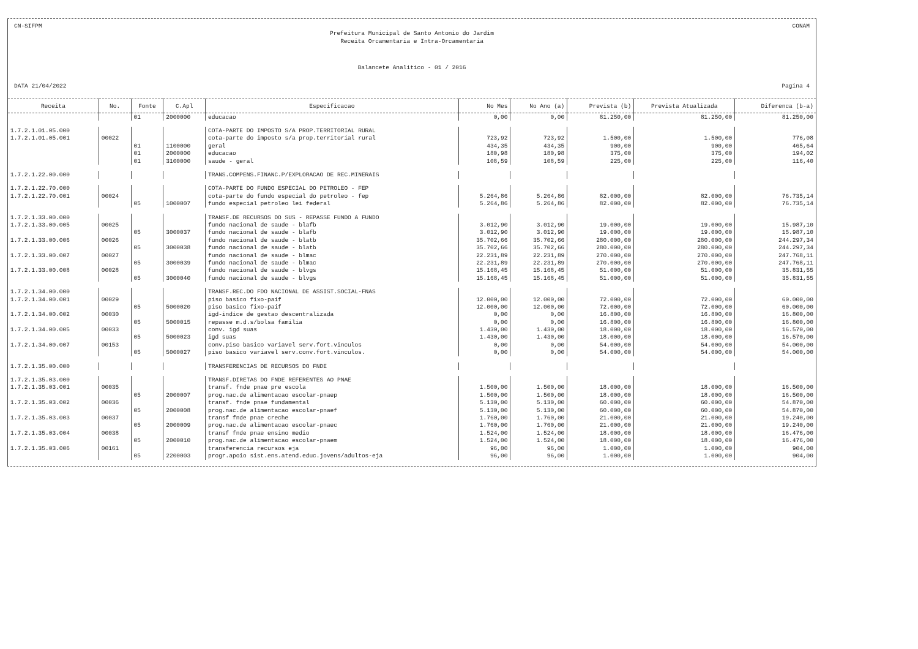CN-SIFPM CONAM
Prefeitura Municipal de Santo Antonio do Jardim
Receita Orcamentaria e Intra-Orcamentaria
Balancete Analitico - 01 / 2016
DATA 21/04/2022 Pagina 4
| Receita | No. | Fonte | C.Apl | Especificacao | No Mes | No Ano (a) | Prevista (b) | Prevista Atualizada | Diferenca (b-a) |
| --- | --- | --- | --- | --- | --- | --- | --- | --- | --- |
| | | 01 | 2000000 | educacao | 0,00 | 0,00 | 81.250,00 | 81.250,00 | 81.250,00 |
| 1.7.2.1.01.05.000 | | | | COTA-PARTE DO IMPOSTO S/A PROP.TERRITORIAL RURAL | | | | | |
| 1.7.2.1.01.05.001 | 00022 | | | cota-parte do imposto s/a prop.territorial rural | 723,92 | 723,92 | 1.500,00 | 1.500,00 | 776,08 |
| | | 01 | 1100000 | geral | 434,35 | 434,35 | 900,00 | 900,00 | 465,64 |
| | | 01 | 2000000 | educacao | 180,98 | 180,98 | 375,00 | 375,00 | 194,02 |
| | | 01 | 3100000 | saude - geral | 108,59 | 108,59 | 225,00 | 225,00 | 116,40 |
| 1.7.2.1.22.00.000 | | | | TRANS.COMPENS.FINANC.P/EXPLORACAO DE REC.MINERAIS | | | | | |
| 1.7.2.1.22.70.000 | | | | COTA-PARTE DO FUNDO ESPECIAL DO PETROLEO - FEP | | | | | |
| 1.7.2.1.22.70.001 | 00024 | | | cota-parte do fundo especial do petroleo - fep | 5.264,86 | 5.264,86 | 82.000,00 | 82.000,00 | 76.735,14 |
| | | 05 | 1000007 | fundo especial petroleo lei federal | 5.264,86 | 5.264,86 | 82.000,00 | 82.000,00 | 76.735,14 |
| 1.7.2.1.33.00.000 | | | | TRANSF.DE RECURSOS DO SUS - REPASSE FUNDO A FUNDO | | | | | |
| 1.7.2.1.33.00.005 | 00025 | | | fundo nacional de saude - blafb | 3.012,90 | 3.012,90 | 19.000,00 | 19.000,00 | 15.987,10 |
| | | 05 | 3000037 | fundo nacional de saude - blafb | 3.012,90 | 3.012,90 | 19.000,00 | 19.000,00 | 15.987,10 |
| 1.7.2.1.33.00.006 | 00026 | | | fundo nacional de saude - blatb | 35.702,66 | 35.702,66 | 280.000,00 | 280.000,00 | 244.297,34 |
| | | 05 | 3000038 | fundo nacional de saude - blatb | 35.702,66 | 35.702,66 | 280.000,00 | 280.000,00 | 244.297,34 |
| 1.7.2.1.33.00.007 | 00027 | | | fundo nacional de saude - blmac | 22.231,89 | 22.231,89 | 270.000,00 | 270.000,00 | 247.768,11 |
| | | 05 | 3000039 | fundo nacional de saude - blmac | 22.231,89 | 22.231,89 | 270.000,00 | 270.000,00 | 247.768,11 |
| 1.7.2.1.33.00.008 | 00028 | | | fundo nacional de saude - blvgs | 15.168,45 | 15.168,45 | 51.000,00 | 51.000,00 | 35.831,55 |
| | | 05 | 3000040 | fundo nacional de saude - blvgs | 15.168,45 | 15.168,45 | 51.000,00 | 51.000,00 | 35.831,55 |
| 1.7.2.1.34.00.000 | | | | TRANSF.REC.DO FDO NACIONAL DE ASSIST.SOCIAL-FNAS | | | | | |
| 1.7.2.1.34.00.001 | 00029 | | | piso basico fixo-paif | 12.000,00 | 12.000,00 | 72.000,00 | 72.000,00 | 60.000,00 |
| | | 05 | 5000020 | piso basico fixo-paif | 12.000,00 | 12.000,00 | 72.000,00 | 72.000,00 | 60.000,00 |
| 1.7.2.1.34.00.002 | 00030 | | | igd-indice de gestao descentralizada | 0,00 | 0,00 | 16.800,00 | 16.800,00 | 16.800,00 |
| | | 05 | 5000015 | repasse m.d.s/bolsa familia | 0,00 | 0,00 | 16.800,00 | 16.800,00 | 16.800,00 |
| 1.7.2.1.34.00.005 | 00033 | | | conv. igd suas | 1.430,00 | 1.430,00 | 18.000,00 | 18.000,00 | 16.570,00 |
| | | 05 | 5000023 | igd suas | 1.430,00 | 1.430,00 | 18.000,00 | 18.000,00 | 16.570,00 |
| 1.7.2.1.34.00.007 | 00153 | | | conv.piso basico variavel serv.fort.vinculos | 0,00 | 0,00 | 54.000,00 | 54.000,00 | 54.000,00 |
| | | 05 | 5000027 | piso basico variavel serv.conv.fort.vinculos. | 0,00 | 0,00 | 54.000,00 | 54.000,00 | 54.000,00 |
| 1.7.2.1.35.00.000 | | | | TRANSFERENCIAS DE RECURSOS DO FNDE | | | | | |
| 1.7.2.1.35.03.000 | | | | TRANSF.DIRETAS DO FNDE REFERENTES AO PNAE | | | | | |
| 1.7.2.1.35.03.001 | 00035 | | | transf. fnde pnae pre escola | 1.500,00 | 1.500,00 | 18.000,00 | 18.000,00 | 16.500,00 |
| | | 05 | 2000007 | prog.nac.de alimentacao escolar-pnaep | 1.500,00 | 1.500,00 | 18.000,00 | 18.000,00 | 16.500,00 |
| 1.7.2.1.35.03.002 | 00036 | | | transf. fnde pnae fundamental | 5.130,00 | 5.130,00 | 60.000,00 | 60.000,00 | 54.870,00 |
| | | 05 | 2000008 | prog.nac.de alimentacao escolar-pnaef | 5.130,00 | 5.130,00 | 60.000,00 | 60.000,00 | 54.870,00 |
| 1.7.2.1.35.03.003 | 00037 | | | transf fnde pnae creche | 1.760,00 | 1.760,00 | 21.000,00 | 21.000,00 | 19.240,00 |
| | | 05 | 2000009 | prog.nac.de alimentacao escolar-pnaec | 1.760,00 | 1.760,00 | 21.000,00 | 21.000,00 | 19.240,00 |
| 1.7.2.1.35.03.004 | 00038 | | | transf fnde pnae ensino medio | 1.524,00 | 1.524,00 | 18.000,00 | 18.000,00 | 16.476,00 |
| | | 05 | 2000010 | prog.nac.de alimentacao escolar-pnaem | 1.524,00 | 1.524,00 | 18.000,00 | 18.000,00 | 16.476,00 |
| 1.7.2.1.35.03.006 | 00161 | | | transferencia recursos eja | 96,00 | 96,00 | 1.000,00 | 1.000,00 | 904,00 |
| | | 05 | 2200003 | progr.apoio sist.ens.atend.educ.jovens/adultos-eja | 96,00 | 96,00 | 1.000,00 | 1.000,00 | 904,00 |